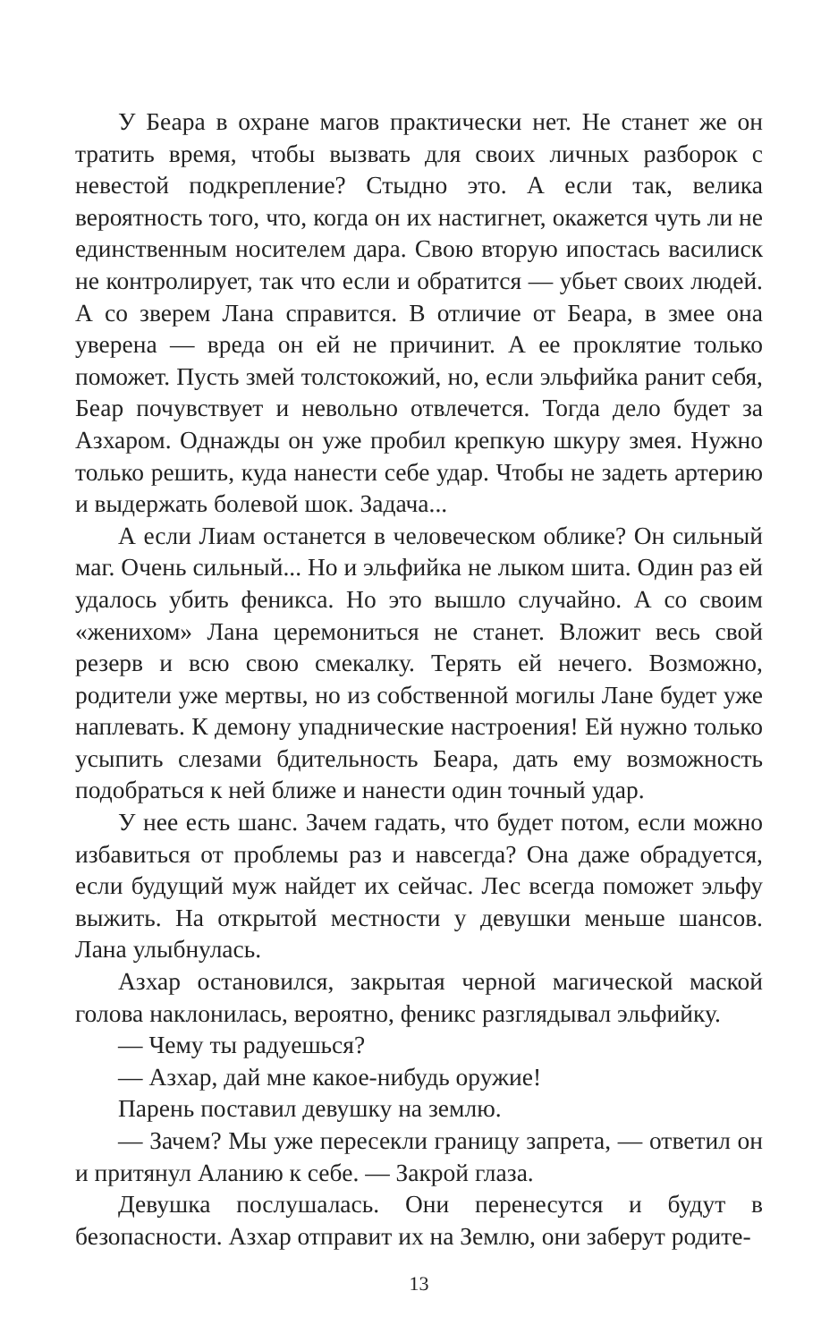У Беара в охране магов практически нет. Не станет же он тратить время, чтобы вызвать для своих личных разборок с невестой подкрепление? Стыдно это. А если так, велика вероятность того, что, когда он их настигнет, окажется чуть ли не единственным носителем дара. Свою вторую ипостась василиск не контролирует, так что если и обратится — убьет своих людей. А со зверем Лана справится. В отличие от Беара, в змее она уверена — вреда он ей не причинит. А ее проклятие только поможет. Пусть змей толстокожий, но, если эльфийка ранит себя, Беар почувствует и невольно отвлечется. Тогда дело будет за Азхаром. Однажды он уже пробил крепкую шкуру змея. Нужно только решить, куда нанести себе удар. Чтобы не задеть артерию и выдержать болевой шок. Задача...
А если Лиам останется в человеческом облике? Он сильный маг. Очень сильный... Но и эльфийка не лыком шита. Один раз ей удалось убить феникса. Но это вышло случайно. А со своим «женихом» Лана церемониться не станет. Вложит весь свой резерв и всю свою смекалку. Терять ей нечего. Возможно, родители уже мертвы, но из собственной могилы Лане будет уже наплевать. К демону упаднические настроения! Ей нужно только усыпить слезами бдительность Беара, дать ему возможность подобраться к ней ближе и нанести один точный удар.
У нее есть шанс. Зачем гадать, что будет потом, если можно избавиться от проблемы раз и навсегда? Она даже обрадуется, если будущий муж найдет их сейчас. Лес всегда поможет эльфу выжить. На открытой местности у девушки меньше шансов. Лана улыбнулась.
Азхар остановился, закрытая черной магической маской голова наклонилась, вероятно, феникс разглядывал эльфийку.
— Чему ты радуешься?
— Азхар, дай мне какое-нибудь оружие!
Парень поставил девушку на землю.
— Зачем? Мы уже пересекли границу запрета, — ответил он и притянул Аланию к себе. — Закрой глаза.
Девушка послушалась. Они перенесутся и будут в безопасности. Азхар отправит их на Землю, они заберут родите-
13